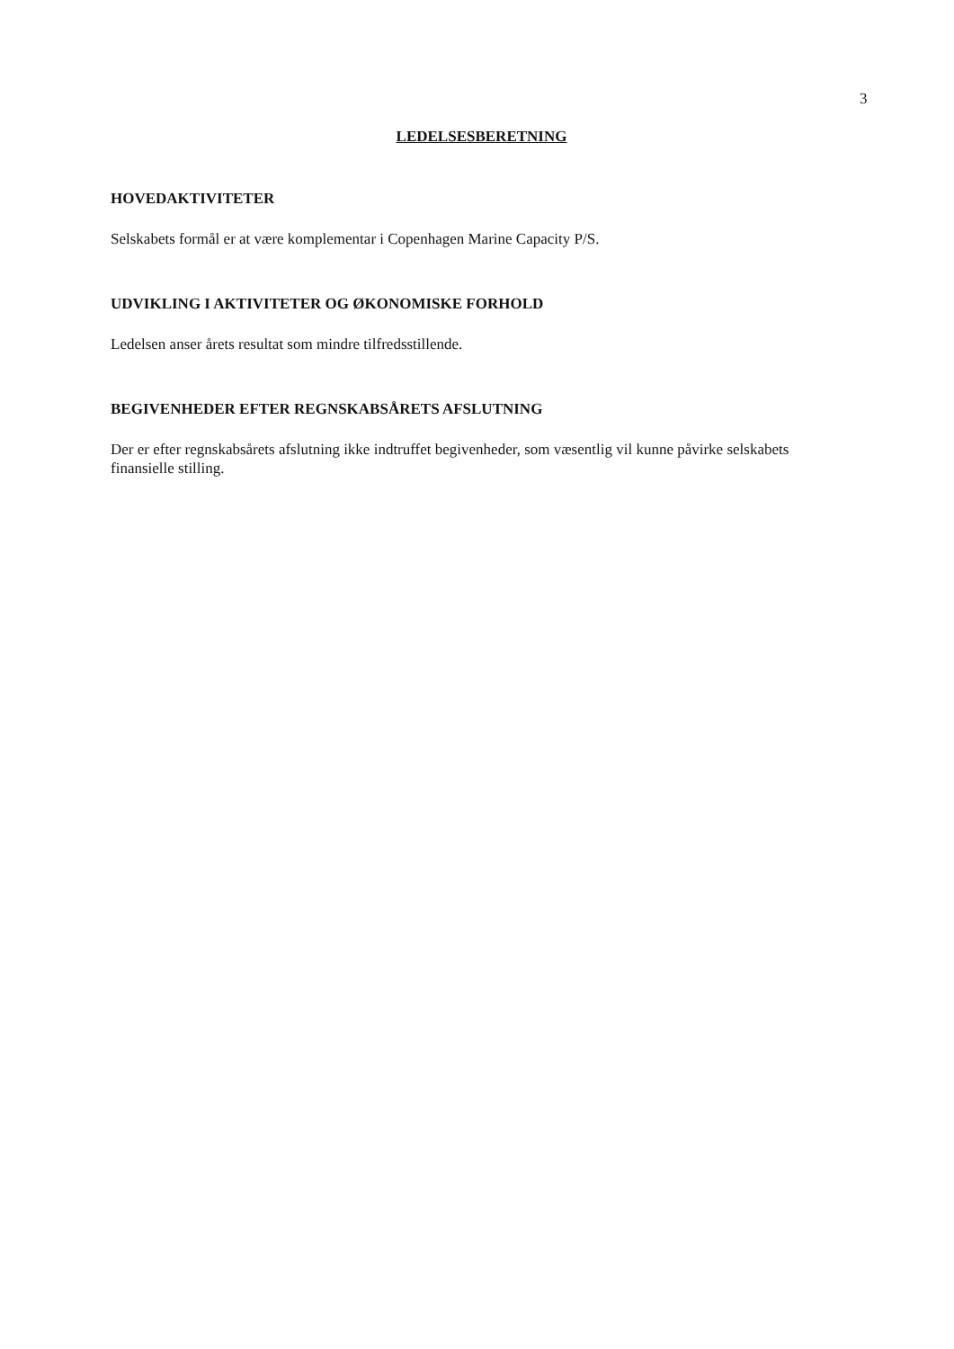3
LEDELSESBERETNING
HOVEDAKTIVITETER
Selskabets formål er at være komplementar i Copenhagen Marine Capacity P/S.
UDVIKLING I AKTIVITETER OG ØKONOMISKE FORHOLD
Ledelsen anser årets resultat som mindre tilfredsstillende.
BEGIVENHEDER EFTER REGNSKABSÅRETS AFSLUTNING
Der er efter regnskabsårets afslutning ikke indtruffet begivenheder, som væsentlig vil kunne påvirke selskabets finansielle stilling.